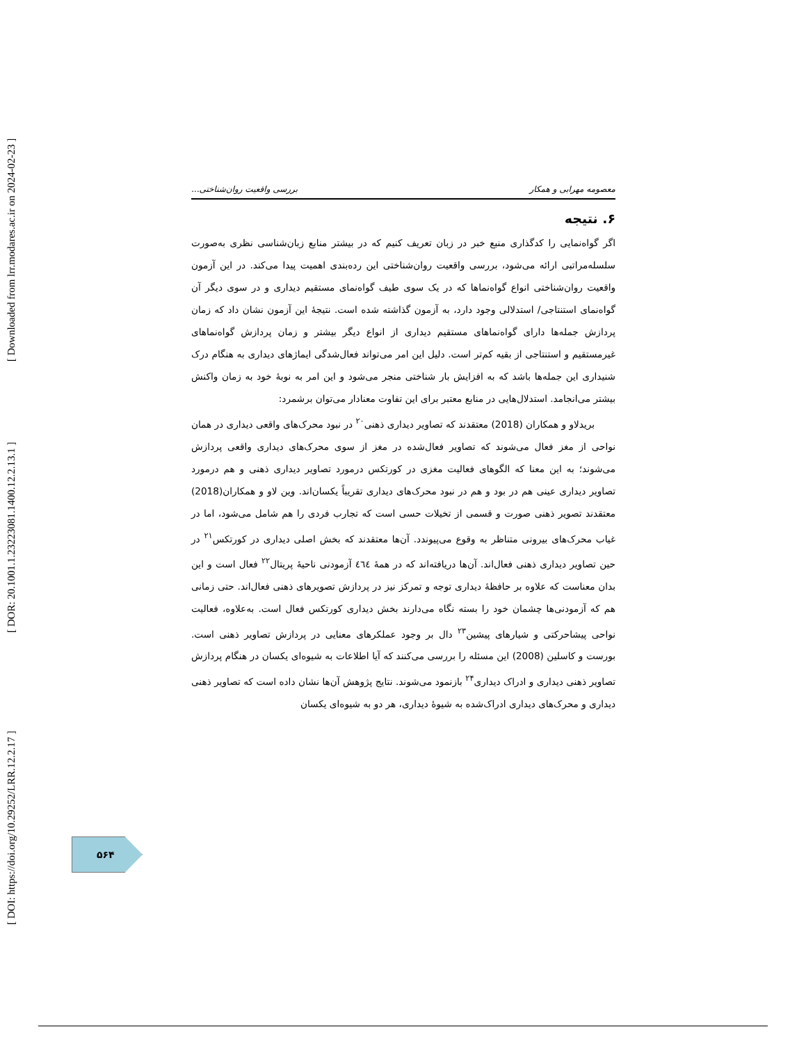[ Downloaded from lrr.modares.ac.ir on 2024-02-23 ]
[ DOR: 20.1001.1.23223081.1400.12.2.13.1 ]
[ DOI: https://doi.org/10.29252/LRR.12.2.17 ]
معصومه مهرابی و همکار بررسی واقعیت روان‌شناختی...
۶. نتیجه
اگر گواه‌نمایی را کدگذاری منبع خبر در زبان تعریف کنیم که در بیشتر منابع زبان‌شناسی نظری به‌صورت سلسله‌مراتبی ارائه می‌شود، بررسی واقعیت روان‌شناختی این رده‌بندی اهمیت پیدا می‌کند. در این آزمون واقعیت روان‌شناختی انواع گواه‌نماها که در یک سوی طیف گواه‌نمای مستقیم دیداری و در سوی دیگر آن گواه‌نمای استنتاجی/ استدلالی وجود دارد، به آزمون گذاشته شده است. نتیجهٔ این آزمون نشان داد که زمان پردازش جمله‌ها دارای گواه‌نماهای مستقیم دیداری از انواع دیگر بیشتر و زمان پردازش گواه‌نماهای غیرمستقیم و استنتاجی از بقیه کم‌تر است. دلیل این امر می‌تواند فعال‌شدگی ایماژهای دیداری به هنگام درک شنیداری این جمله‌ها باشد که به افزایش بار شناختی منجر می‌شود و این امر به نوبهٔ خود به زمان واکنش بیشتر می‌انجامد. استدلال‌هایی در منابع معتبر برای این تفاوت معنادار می‌توان برشمرد:
بریدلاو و همکاران (2018) معتقدند که تصاویر دیداری ذهنی<sup>۲۰</sup> در نبود محرک‌های واقعی دیداری در همان نواحی از مغز فعال می‌شوند که تصاویر فعال‌شده در مغز از سوی محرک‌های دیداری واقعی پردازش می‌شوند؛ به این معنا که الگوهای فعالیت مغزی در کورتکس درمورد تصاویر دیداری ذهنی و هم درمورد تصاویر دیداری عینی هم در بود و هم در نبود محرک‌های دیداری تقریباً یکسان‌اند. وین لاو و همکاران(2018) معتقدند تصویر ذهنی صورت و قسمی از تخیلات حسی است که تجارب فردی را هم شامل می‌شود، اما در غیاب محرک‌های بیرونی متناظر به وقوع می‌پیوندد. آن‌ها معتقدند که بخش اصلی دیداری در کورتکس<sup>۲۱</sup> در حین تصاویر دیداری ذهنی فعال‌اند. آن‌ها دریافته‌اند که در همهٔ ٤٦٤ آزمودنی ناحیهٔ پریتال<sup>۲۲</sup> فعال است و این بدان معناست که علاوه بر حافظهٔ دیداری توجه و تمرکز نیز در پردازش تصویرهای ذهنی فعال‌اند. حتی زمانی هم که آزمودنی‌ها چشمان خود را بسته نگاه می‌دارند بخش دیداری کورتکس فعال است. به‌علاوه، فعالیت نواحی پیشاحرکتی و شیارهای پیشین<sup>۲۳</sup> دال بر وجود عملکرهای معنایی در پردازش تصاویر ذهنی است. بورست و کاسلین (2008) این مسئله را بررسی می‌کنند که آیا اطلاعات به شیوه‌ای یکسان در هنگام پردازش تصاویر ذهنی دیداری و ادراک دیداری<sup>۲۴</sup> بازنمود می‌شوند. نتایج پژوهش آن‌ها نشان داده است که تصاویر ذهنی دیداری و محرک‌های دیداری ادراک‌شده به شیوهٔ دیداری، هر دو به شیوه‌ای یکسان
۵۶۴